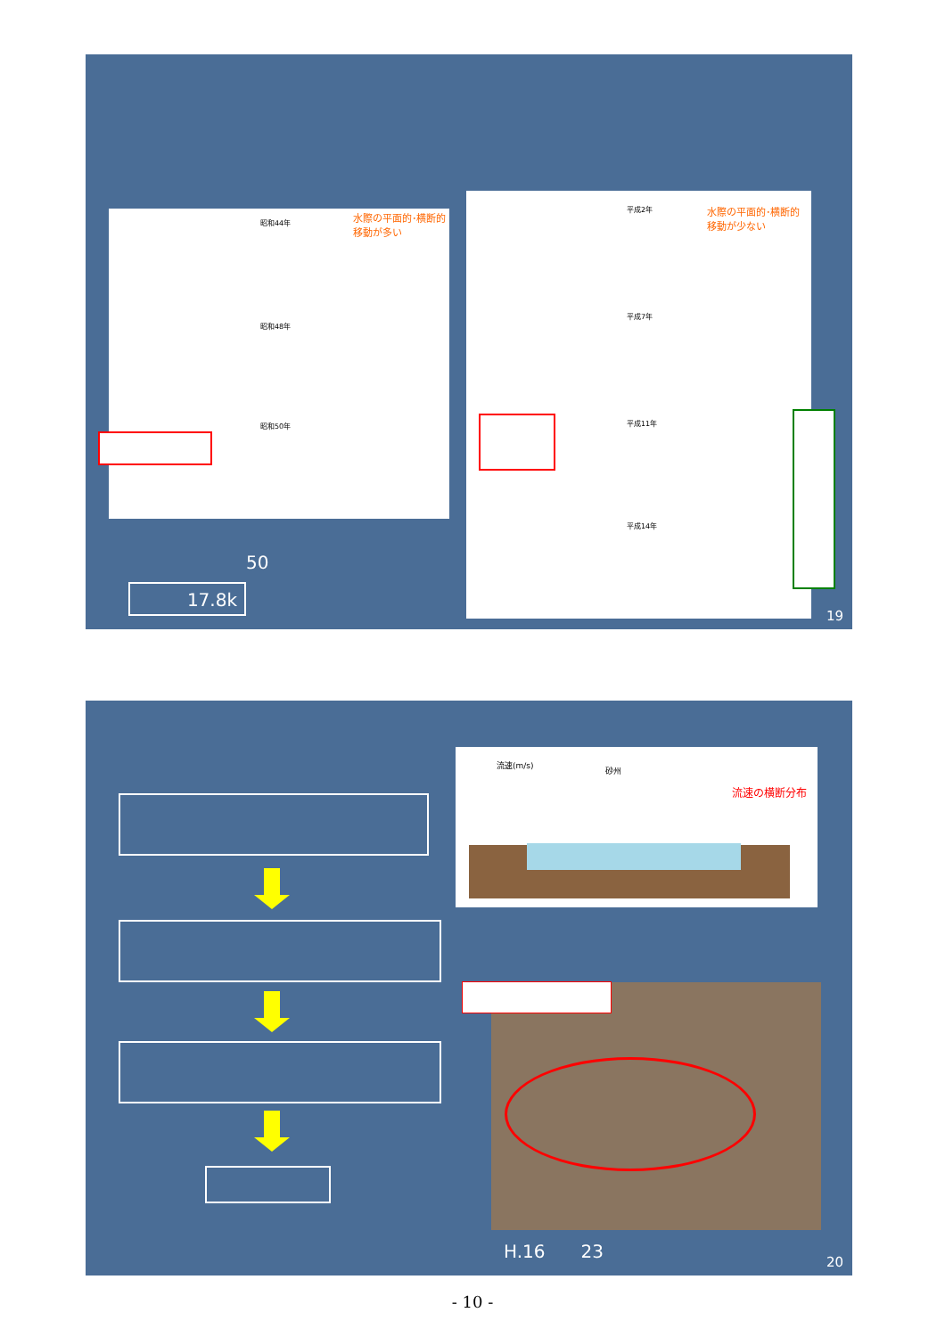水際の平面的･横断的
移動が多い
昭和44年
昭和48年
昭和50年
水際の平面的･横断的
移動が少ない
平成2年
平成7年
平成11年
平成14年
50
17.8k
19
流速(m/s)
砂州
流速の横断分布
H.16　　23
20
- 10 -